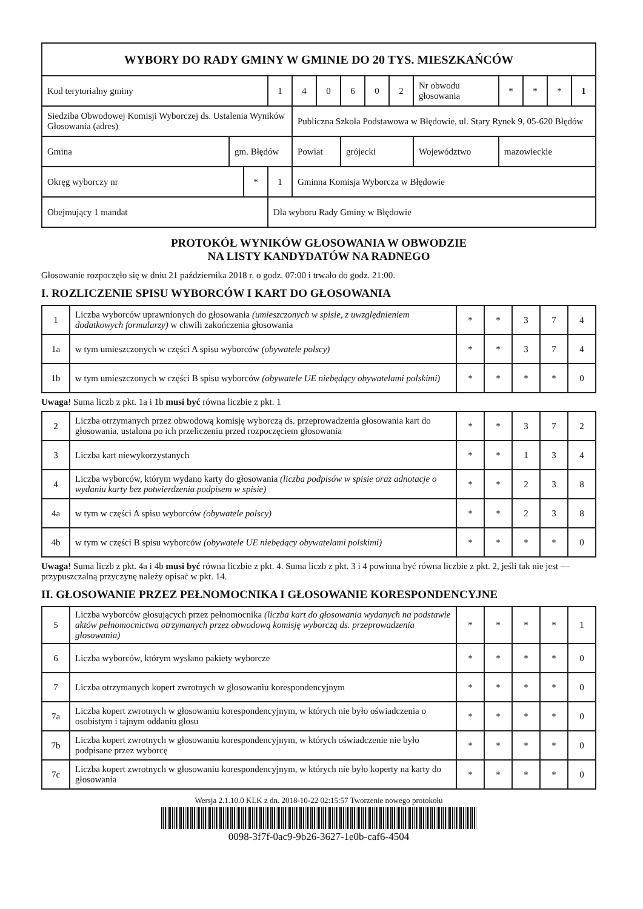| WYBORY DO RADY GMINY W GMINIE DO 20 TYS. MIESZKAŃCÓW | | | | | | | | | | | | | | |
| --- | --- | --- | --- | --- | --- | --- | --- | --- | --- | --- | --- | --- | --- | --- |
| Kod terytorialny gminy | | | 1 | 4 | 0 | 6 | 0 | 2 | Nr obwodu głosowania | | * | * | * | 1 |
| Siedziba Obwodowej Komisji Wyborczej ds. Ustalenia Wyników Głosowania (adres) | | | | Publiczna Szkoła Podstawowa w Błędowie, ul. Stary Rynek 9, 05-620 Błędów | | | | | | | | | | |
| Gmina | gm. Błędów | | | Powiat | | grójecki | | | | Województwo | mazowieckie | | | |
| Okręg wyborczy nr | | * | 1 | Gminna Komisja Wyborcza w Błędowie | | | | | | | | | | |
| Obejmujący 1 mandat | | | Dla wyboru Rady Gminy w Błędowie | | | | | | | | | | | |
PROTOKÓŁ WYNIKÓW GŁOSOWANIA W OBWODZIE
NA LISTY KANDYDATÓW NA RADNEGO
Głosowanie rozpoczęło się w dniu 21 października 2018 r. o godz. 07:00 i trwało do godz. 21:00.
I. ROZLICZENIE SPISU WYBORCÓW I KART DO GŁOSOWANIA
| 1 | Liczba wyborców uprawnionych do głosowania (umieszczonych w spisie, z uwzględnieniem dodatkowych formularzy) w chwili zakończenia głosowania | * | * | 3 | 7 | 4 |
| 1a | w tym umieszczonych w części A spisu wyborców (obywatele polscy) | * | * | 3 | 7 | 4 |
| 1b | w tym umieszczonych w części B spisu wyborców (obywatele UE niebędący obywatelami polskimi) | * | * | * | * | 0 |
Uwaga! Suma liczb z pkt. 1a i 1b musi być równa liczbie z pkt. 1
| 2 | Liczba otrzymanych przez obwodową komisję wyborczą ds. przeprowadzenia głosowania kart do głosowania, ustalona po ich przeliczeniu przed rozpoczęciem głosowania | * | * | 3 | 7 | 2 |
| 3 | Liczba kart niewykorzystanych | * | * | 1 | 3 | 4 |
| 4 | Liczba wyborców, którym wydano karty do głosowania (liczba podpisów w spisie oraz adnotacje o wydaniu karty bez potwierdzenia podpisem w spisie) | * | * | 2 | 3 | 8 |
| 4a | w tym w części A spisu wyborców (obywatele polscy) | * | * | 2 | 3 | 8 |
| 4b | w tym w części B spisu wyborców (obywatele UE niebędący obywatelami polskimi) | * | * | * | * | 0 |
Uwaga! Suma liczb z pkt. 4a i 4b musi być równa liczbie z pkt. 4. Suma liczb z pkt. 3 i 4 powinna być równa liczbie z pkt. 2, jeśli tak nie jest — przypuszczalną przyczynę należy opisać w pkt. 14.
II. GŁOSOWANIE PRZEZ PEŁNOMOCNIKA I GŁOSOWANIE KORESPONDENCYJNE
| 5 | Liczba wyborców głosujących przez pełnomocnika (liczba kart do głosowania wydanych na podstawie aktów pełnomocnictwa otrzymanych przez obwodową komisję wyborczą ds. przeprowadzenia głosowania) | * | * | * | * | 1 |
| 6 | Liczba wyborców, którym wysłano pakiety wyborcze | * | * | * | * | 0 |
| 7 | Liczba otrzymanych kopert zwrotnych w głosowaniu korespondencyjnym | * | * | * | * | 0 |
| 7a | Liczba kopert zwrotnych w głosowaniu korespondencyjnym, w których nie było oświadczenia o osobistym i tajnym oddaniu głosu | * | * | * | * | 0 |
| 7b | Liczba kopert zwrotnych w głosowaniu korespondencyjnym, w których oświadczenie nie było podpisane przez wyborcę | * | * | * | * | 0 |
| 7c | Liczba kopert zwrotnych w głosowaniu korespondencyjnym, w których nie było koperty na karty do głosowania | * | * | * | * | 0 |
Wersja 2.1.10.0 KLK z dn. 2018-10-22 02:15:57 Tworzenie nowego protokołu
0098-3f7f-0ac9-9b26-3627-1e0b-caf6-4504